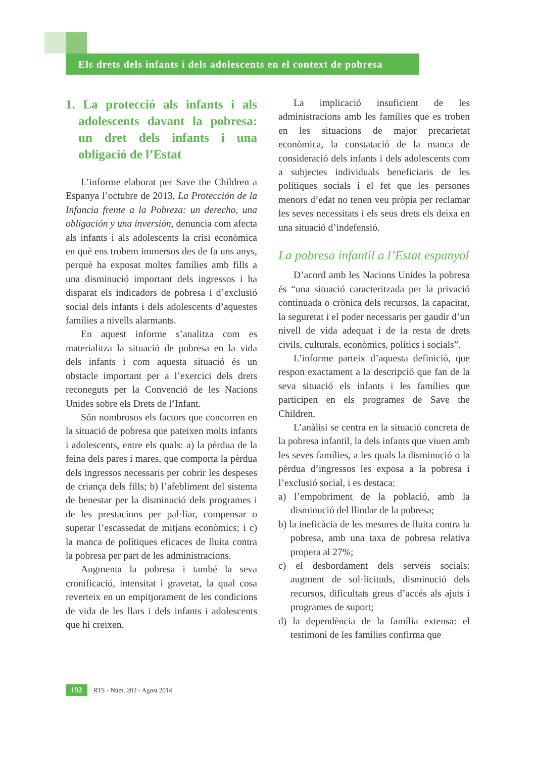Els drets dels infants i dels adolescents en el context de pobresa
1. La protecció als infants i als adolescents davant la pobresa: un dret dels infants i una obligació de l’Estat
L’informe elaborat per Save the Children a Espanya l’octubre de 2013, La Protección de la Infancia frente a la Pobreza: un derecho, una obligación y una inversión, denuncia com afecta als infants i als adolescents la crisi econòmica en què ens trobem immersos des de fa uns anys, perquè ha exposat moltes famílies amb fills a una disminució important dels ingressos i ha disparat els indicadors de pobresa i d’exclusió social dels infants i dels adolescents d’aquestes famílies a nivells alarmants.
En aquest informe s’analitza com es materialitza la situació de pobresa en la vida dels infants i com aquesta situació és un obstacle important per a l’exercici dels drets reconeguts per la Convenció de les Nacions Unides sobre els Drets de l’Infant.
Són nombrosos els factors que concorren en la situació de pobresa que pateixen molts infants i adolescents, entre els quals: a) la pèrdua de la feina dels pares i mares, que comporta la pèrdua dels ingressos necessaris per cobrir les despeses de criança dels fills; b) l’afebliment del sistema de benestar per la disminució dels programes i de les prestacions per pal·liar, compensar o superar l’escassedat de mitjans econòmics; i c) la manca de polítiques eficaces de lluita contra la pobresa per part de les administracions.
Augmenta la pobresa i també la seva cronificació, intensitat i gravetat, la qual cosa reverteix en un empitjorament de les condicions de vida de les llars i dels infants i adolescents que hi creixen.
La implicació insuficient de les administracions amb les famílies que es troben en les situacions de major precarietat econòmica, la constatació de la manca de consideració dels infants i dels adolescents com a subjectes individuals beneficiaris de les polítiques socials i el fet que les persones menors d’edat no tenen veu pròpia per reclamar les seves necessitats i els seus drets els deixa en una situació d’indefensió.
La pobresa infantil a l’Estat espanyol
D’acord amb les Nacions Unides la pobresa és “una situació caracteritzada per la privació continuada o crònica dels recursos, la capacitat, la seguretat i el poder necessaris per gaudir d’un nivell de vida adequat i de la resta de drets civils, culturals, econòmics, polítics i socials”.
L’informe parteix d’aquesta definició, que respon exactament a la descripció que fan de la seva situació els infants i les famílies que participen en els programes de Save the Children.
L’anàlisi se centra en la situació concreta de la pobresa infantil, la dels infants que viuen amb les seves famílies, a les quals la disminució o la pèrdua d’ingressos les exposa a la pobresa i l’exclusió social, i es destaca:
a) l’empobriment de la població, amb la disminució del llindar de la pobresa;
b) la ineficàcia de les mesures de lluita contra la pobresa, amb una taxa de pobresa relativa propera al 27%;
c) el desbordament dels serveis socials: augment de sol·licituds, disminució dels recursos, dificultats greus d’accés als ajuts i programes de suport;
d) la dependència de la família extensa: el testimoni de les famílies confirma que
192 RTS - Núm. 202 - Agost 2014